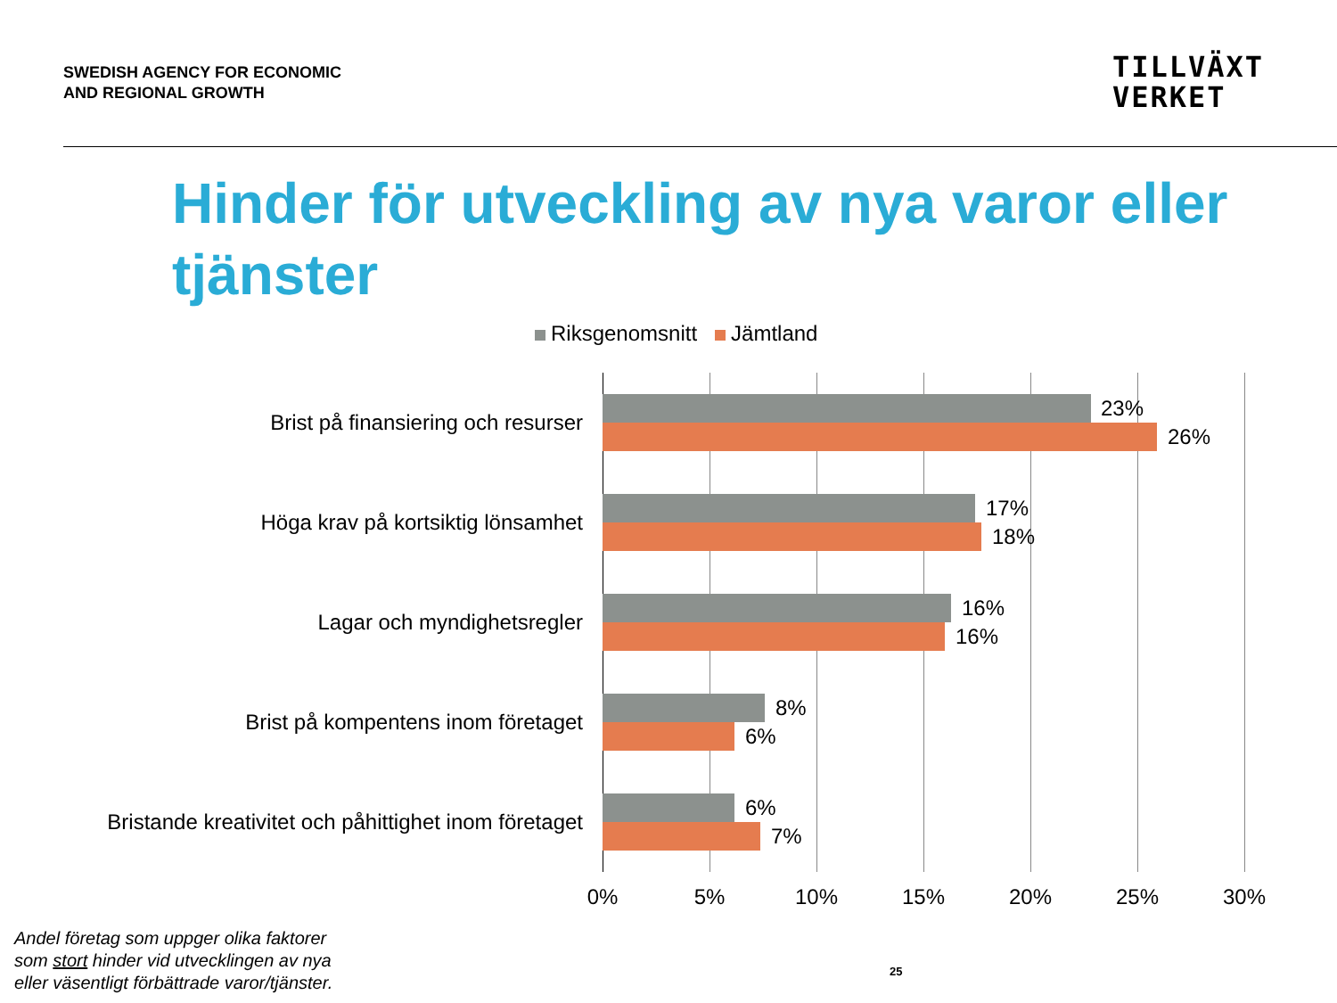SWEDISH AGENCY FOR ECONOMIC
AND REGIONAL GROWTH
TILLVÄXT
VERKET
Hinder för utveckling av nya varor eller tjänster
Riksgenomsnitt Jämtland
Brist på finansiering och resurser
23%
26%
Höga krav på kortsiktig lönsamhet
17%
18%
Lagar och myndighetsregler
16%
16%
Brist på kompentens inom företaget
8%
6%
Bristande kreativitet och påhittighet inom företaget
6%
7%
0% 5% 10% 15% 20% 25% 30%
Andel företag som uppger olika faktorer
som stort hinder vid utvecklingen av nya
eller väsentligt förbättrade varor/tjänster.
25